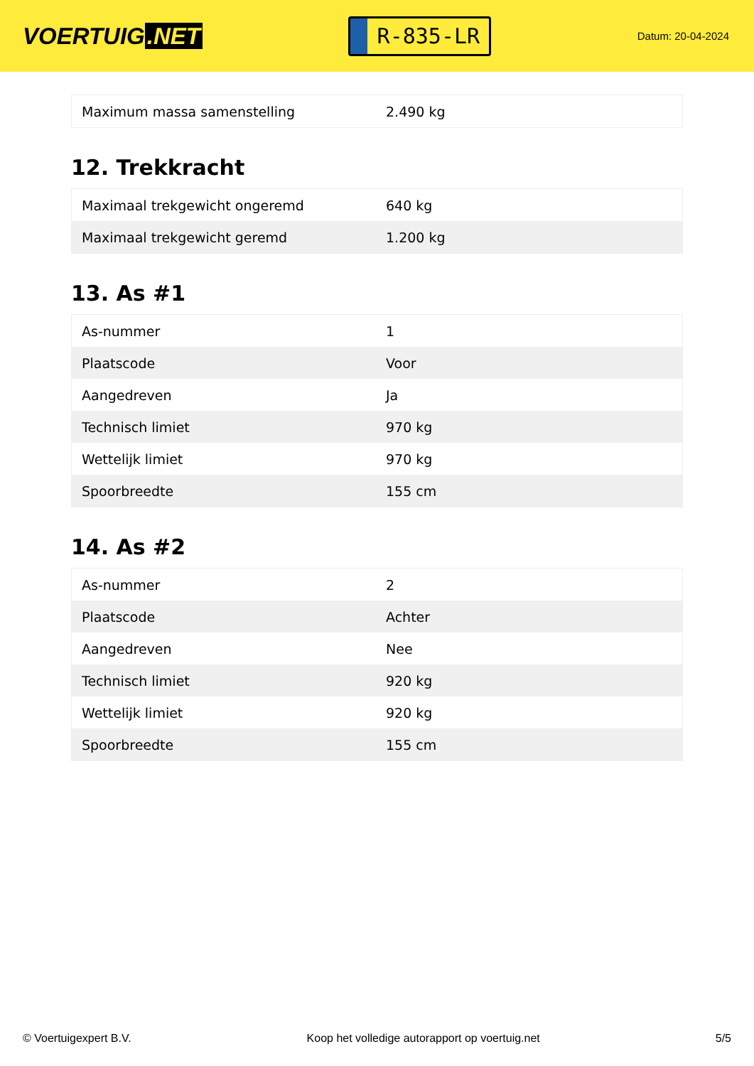VOERTUIG.NET
R-835-LR
Datum: 20-04-2024
| Maximum massa samenstelling | 2.490 kg |
12. Trekkracht
| Maximaal trekgewicht ongeremd | 640 kg |
| Maximaal trekgewicht geremd | 1.200 kg |
13. As #1
| As-nummer | 1 |
| Plaatscode | Voor |
| Aangedreven | Ja |
| Technisch limiet | 970 kg |
| Wettelijk limiet | 970 kg |
| Spoorbreedte | 155 cm |
14. As #2
| As-nummer | 2 |
| Plaatscode | Achter |
| Aangedreven | Nee |
| Technisch limiet | 920 kg |
| Wettelijk limiet | 920 kg |
| Spoorbreedte | 155 cm |
© Voertuigexpert B.V. Koop het volledige autorapport op voertuig.net 5/5